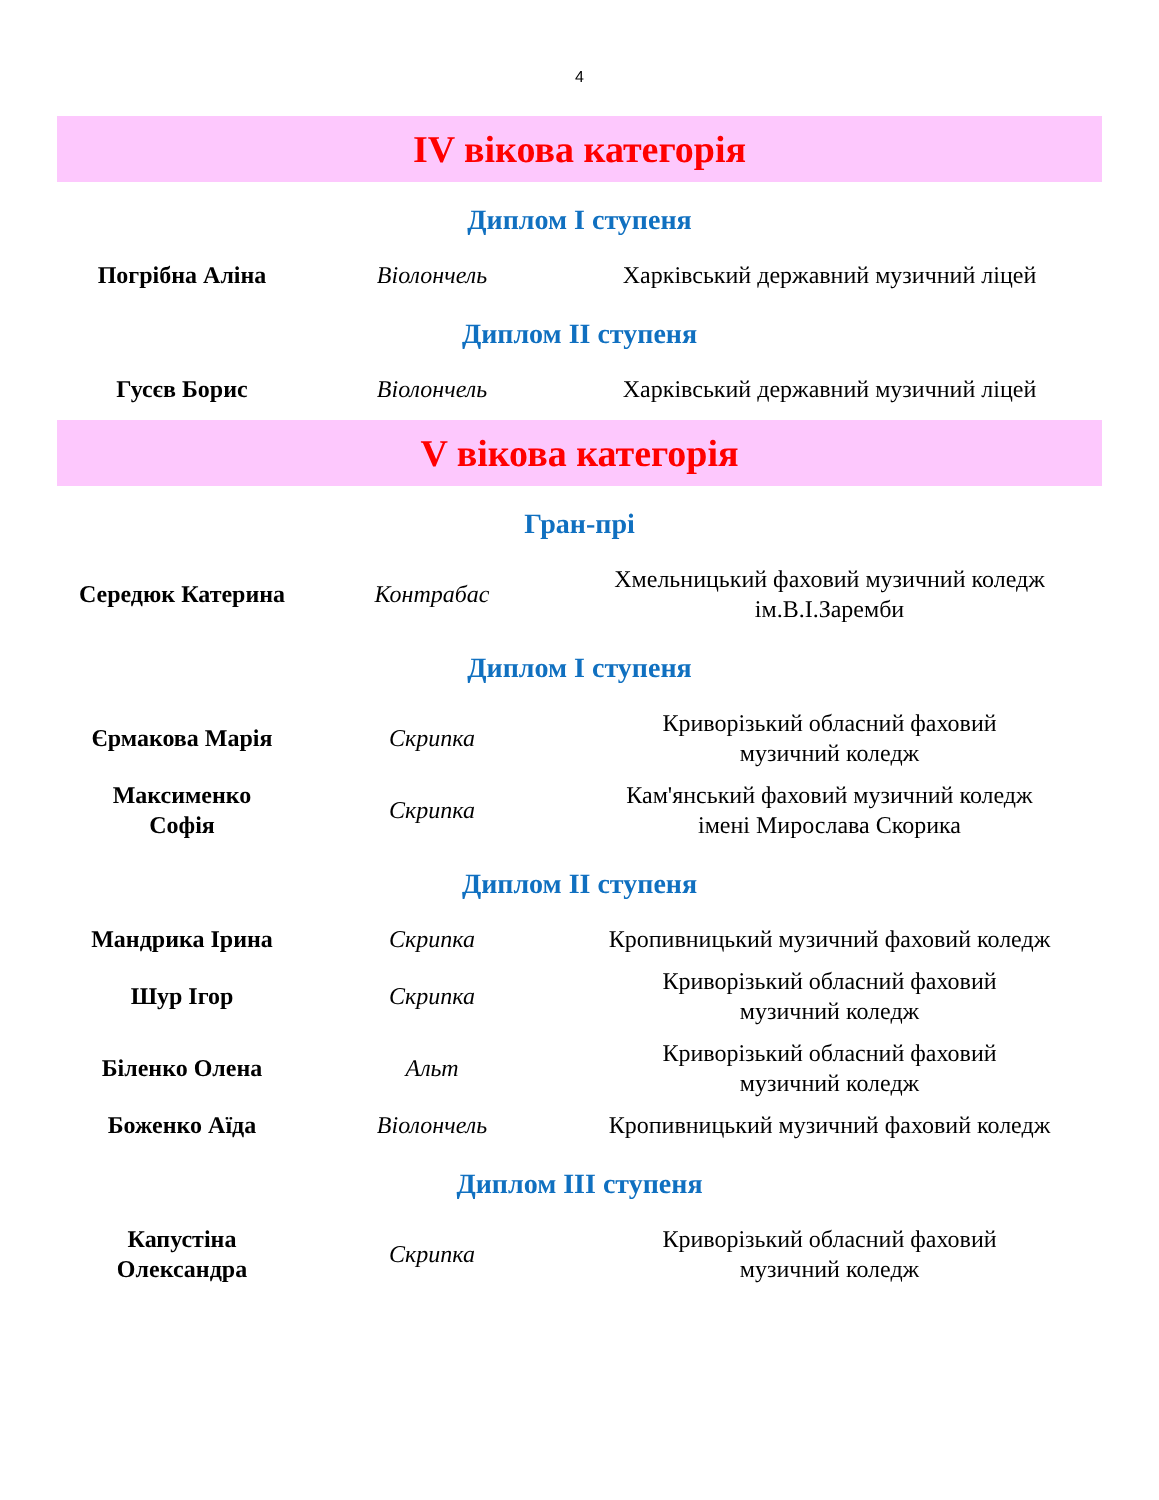4
IV вікова категорія
Диплом І ступеня
| Погрібна Аліна | Віолончель | Харківський державний музичний ліцей |
Диплом ІІ ступеня
| Гусєв Борис | Віолончель | Харківський державний музичний ліцей |
V вікова категорія
Гран-прі
| Середюк Катерина | Контрабас | Хмельницький фаховий музичний коледж ім.В.І.Заремби |
Диплом І ступеня
| Єрмакова Марія | Скрипка | Криворізький обласний фаховий музичний коледж |
| Максименко Софія | Скрипка | Кам'янський фаховий музичний коледж імені Мирослава Скорика |
Диплом ІІ ступеня
| Мандрика Ірина | Скрипка | Кропивницький музичний фаховий коледж |
| Шур Ігор | Скрипка | Криворізький обласний фаховий музичний коледж |
| Біленко Олена | Альт | Криворізький обласний фаховий музичний коледж |
| Боженко Аїда | Віолончель | Кропивницький музичний фаховий коледж |
Диплом ІІІ ступеня
| Капустіна Олександра | Скрипка | Криворізький обласний фаховий музичний коледж |